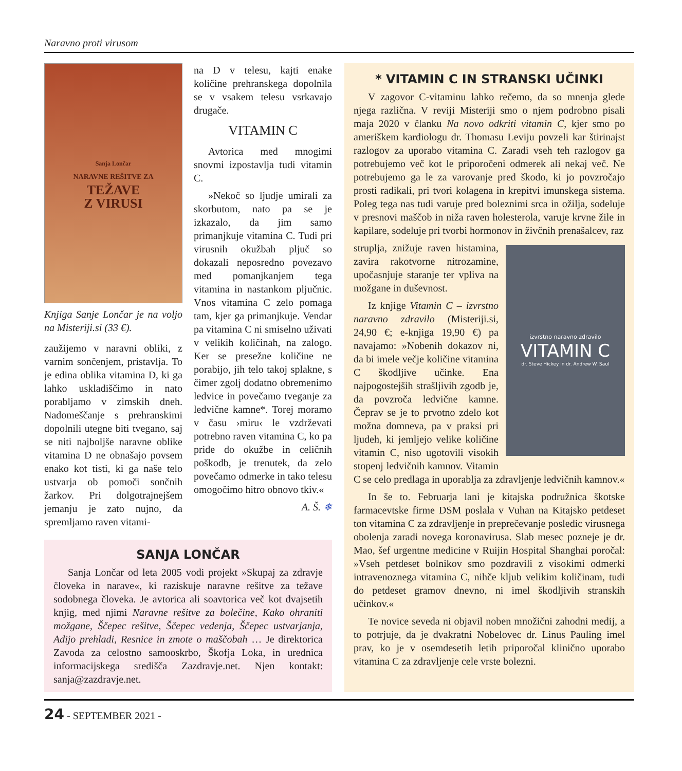Naravno proti virusom
Sanja Lončar
NARAVNE REŠITVE ZA
TEŽAVE
Z VIRUSI
Knjiga Sanje Lončar je na voljo na Misteriji.si (33 €).
zaužijemo v naravni obliki, z varnim sončenjem, pristavlja. To je edina oblika vitamina D, ki ga lahko uskladiščimo in nato porabljamo v zimskih dneh. Nadomeščanje s prehranskimi dopolnili utegne biti tvegano, saj se niti najboljše naravne oblike vitamina D ne obnašajo povsem enako kot tisti, ki ga naše telo ustvarja ob pomoči sončnih žarkov. Pri dolgotrajnejšem jemanju je zato nujno, da spremljamo raven vitami-
na D v telesu, kajti enake količine prehranskega dopolnila se v vsakem telesu vsrkavajo drugače.
VITAMIN C
Avtorica med mnogimi snovmi izpostavlja tudi vitamin C.
»Nekoč so ljudje umirali za skorbutom, nato pa se je izkazalo, da jim samo primanjkuje vitamina C. Tudi pri virusnih okužbah pljuč so dokazali neposredno povezavo med pomanjkanjem tega vitamina in nastankom pljučnic. Vnos vitamina C zelo pomaga tam, kjer ga primanjkuje. Vendar pa vitamina C ni smiselno uživati v velikih količinah, na zalogo. Ker se presežne količine ne porabijo, jih telo takoj splakne, s čimer zgolj dodatno obremenimo ledvice in povečamo tveganje za ledvične kamne*. Torej moramo v času ›miru‹ le vzdrževati potrebno raven vitamina C, ko pa pride do okužbe in celičnih poškodb, je trenutek, da zelo povečamo odmerke in tako telesu omogočimo hitro obnovo tkiv.«
A. Š. ❄
SANJA LONČAR
Sanja Lončar od leta 2005 vodi projekt »Skupaj za zdravje človeka in narave«, ki raziskuje naravne rešitve za težave sodobnega človeka. Je avtorica ali soavtorica več kot dvajsetih knjig, med njimi Naravne rešitve za bolečine, Kako ohraniti možgane, Ščepec rešitve, Ščepec vedenja, Ščepec ustvarjanja, Adijo prehladi, Resnice in zmote o maščobah … Je direktorica Zavoda za celostno samooskrbo, Škofja Loka, in urednica informacijskega središča Zazdravje.net. Njen kontakt: sanja@zazdravje.net.
* VITAMIN C IN STRANSKI UČINKI
V zagovor C-vitaminu lahko rečemo, da so mnenja glede njega različna. V reviji Misteriji smo o njem podrobno pisali maja 2020 v članku Na novo odkriti vitamin C, kjer smo po ameriškem kardiologu dr. Thomasu Leviju povzeli kar štirinajst razlogov za uporabo vitamina C. Zaradi vseh teh razlogov ga potrebujemo več kot le priporočeni odmerek ali nekaj več. Ne potrebujemo ga le za varovanje pred škodo, ki jo povzročajo prosti radikali, pri tvori kolagena in krepitvi imunskega sistema. Poleg tega nas tudi varuje pred boleznimi srca in ožilja, sodeluje v presnovi maščob in niža raven holesterola, varuje krvne žile in kapilare, sodeluje pri tvorbi hormonov in živčnih prenašalcev, raz
izvrstno naravno zdravilo
VITAMIN C
dr. Steve Hickey in dr. Andrew W. Saul
struplja, znižuje raven histamina, zavira rakotvorne nitrozamine, upočasnjuje staranje ter vpliva na možgane in duševnost.
Iz knjige Vitamin C – izvrstno naravno zdravilo (Misteriji.si, 24,90 €; e-knjiga 19,90 €) pa navajamo: »Nobenih dokazov ni, da bi imele večje količine vitamina C škodljive učinke. Ena najpogostejših strašljivih zgodb je, da povzroča ledvične kamne. Čeprav se je to prvotno zdelo kot možna domneva, pa v praksi pri ljudeh, ki jemljejo velike količine vitamin C, niso ugotovili visokih stopenj ledvičnih kamnov. Vitamin C se celo predlaga in uporablja za zdravljenje ledvičnih kamnov.«
In še to. Februarja lani je kitajska podružnica škotske farmacevtske firme DSM poslala v Vuhan na Kitajsko petdeset ton vitamina C za zdravljenje in preprečevanje posledic virusnega obolenja zaradi novega koronavirusa. Slab mesec pozneje je dr. Mao, šef urgentne medicine v Ruijin Hospital Shanghai poročal: »Vseh petdeset bolnikov smo pozdravili z visokimi odmerki intravenoznega vitamina C, nihče kljub velikim količinam, tudi do petdeset gramov dnevno, ni imel škodljivih stranskih učinkov.«
Te novice seveda ni objavil noben množični zahodni medij, a to potrjuje, da je dvakratni Nobelovec dr. Linus Pauling imel prav, ko je v osemdesetih letih priporočal klinično uporabo vitamina C za zdravljenje cele vrste bolezni.
24 - SEPTEMBER 2021 -